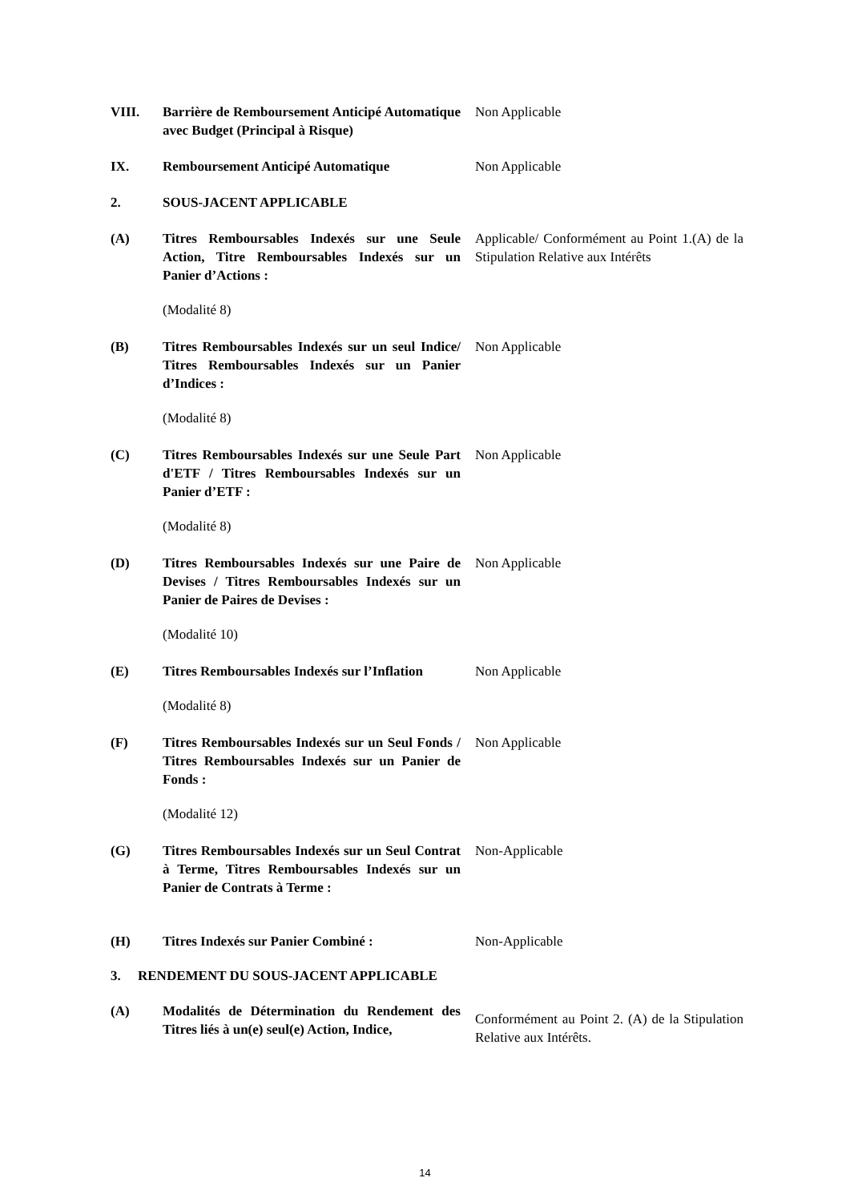VIII. Barrière de Remboursement Anticipé Automatique avec Budget (Principal à Risque)
Non Applicable
IX. Remboursement Anticipé Automatique Non Applicable
2. SOUS-JACENT APPLICABLE
(A) Titres Remboursables Indexés sur une Seule Action, Titre Remboursables Indexés sur un Panier d’Actions :
Applicable/ Conformément au Point 1.(A) de la Stipulation Relative aux Intérêts
(Modalité 8)
(B) Titres Remboursables Indexés sur un seul Indice/ Titres Remboursables Indexés sur un Panier d’Indices :
Non Applicable
(Modalité 8)
(C) Titres Remboursables Indexés sur une Seule Part d'ETF / Titres Remboursables Indexés sur un Panier d’ETF :
Non Applicable
(Modalité 8)
(D) Titres Remboursables Indexés sur une Paire de Devises / Titres Remboursables Indexés sur un Panier de Paires de Devises :
Non Applicable
(Modalité 10)
(E) Titres Remboursables Indexés sur l’Inflation
Non Applicable
(Modalité 8)
(F) Titres Remboursables Indexés sur un Seul Fonds / Titres Remboursables Indexés sur un Panier de Fonds :
Non Applicable
(Modalité 12)
(G) Titres Remboursables Indexés sur un Seul Contrat à Terme, Titres Remboursables Indexés sur un Panier de Contrats à Terme :
Non-Applicable
(H) Titres Indexés sur Panier Combiné : Non-Applicable
3. RENDEMENT DU SOUS-JACENT APPLICABLE
(A) Modalités de Détermination du Rendement des Titres liés à un(e) seul(e) Action, Indice,
Conformément au Point 2. (A) de la Stipulation Relative aux Intérêts.
14